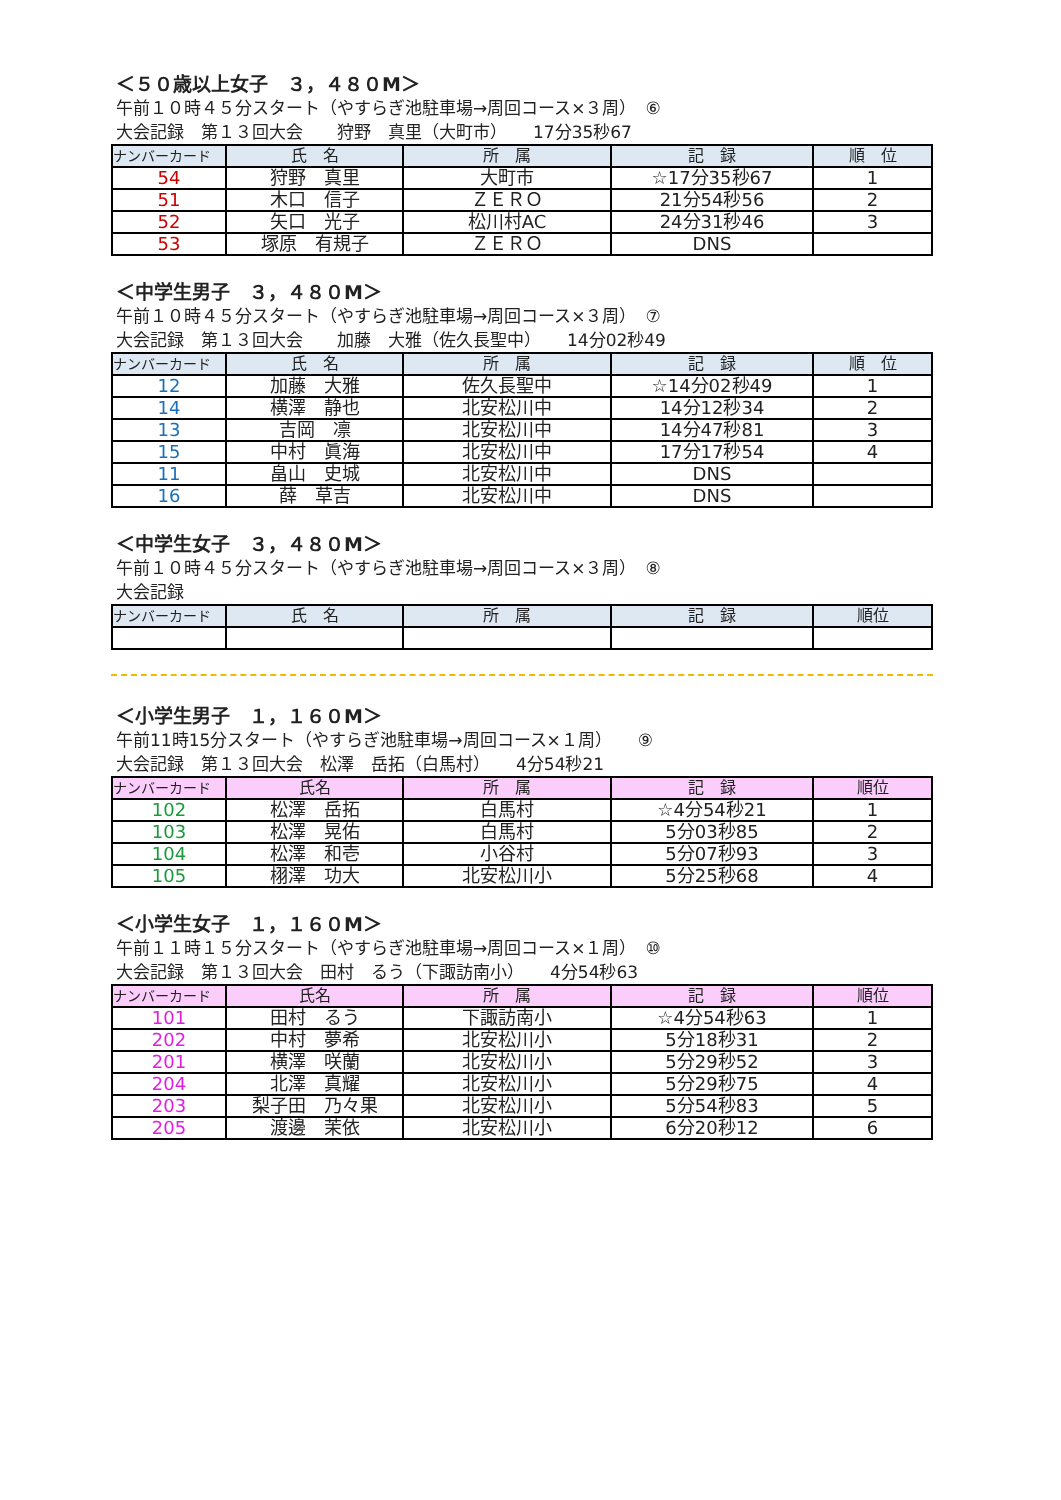＜５０歳以上女子　３，４８０M＞
午前１０時４５分スタート（やすらぎ池駐車場→周回コース×３周）　⑥
大会記録　第１３回大会　　狩野　真里（大町市）　　17分35秒67
| ナンバーカード | 氏 名 | 所 属 | 記 録 | 順 位 |
| --- | --- | --- | --- | --- |
| 54 | 狩野 真里 | 大町市 | ☆17分35秒67 | 1 |
| 51 | 木口 信子 | ＺＥＲＯ | 21分54秒56 | 2 |
| 52 | 矢口 光子 | 松川村AC | 24分31秒46 | 3 |
| 53 | 塚原 有規子 | ＺＥＲＯ | DNS | |
＜中学生男子　３，４８０M＞
午前１０時４５分スタート（やすらぎ池駐車場→周回コース×３周）　⑦
大会記録　第１３回大会　　加藤　大雅（佐久長聖中）　　14分02秒49
| ナンバーカード | 氏 名 | 所 属 | 記 録 | 順 位 |
| --- | --- | --- | --- | --- |
| 12 | 加藤 大雅 | 佐久長聖中 | ☆14分02秒49 | 1 |
| 14 | 横澤 静也 | 北安松川中 | 14分12秒34 | 2 |
| 13 | 吉岡 凛 | 北安松川中 | 14分47秒81 | 3 |
| 15 | 中村 眞海 | 北安松川中 | 17分17秒54 | 4 |
| 11 | 畠山 史城 | 北安松川中 | DNS | |
| 16 | 薛 草吉 | 北安松川中 | DNS | |
＜中学生女子　３，４８０M＞
午前１０時４５分スタート（やすらぎ池駐車場→周回コース×３周）　⑧
大会記録
| ナンバーカード | 氏 名 | 所 属 | 記 録 | 順位 |
| --- | --- | --- | --- | --- |
＜小学生男子　１，１６０M＞
午前11時15分スタート（やすらぎ池駐車場→周回コース×１周）　　⑨
大会記録　第１３回大会　松澤　岳拓（白馬村）　　4分54秒21
| ナンバーカード | 氏名 | 所 属 | 記 録 | 順位 |
| --- | --- | --- | --- | --- |
| 102 | 松澤 岳拓 | 白馬村 | ☆4分54秒21 | 1 |
| 103 | 松澤 晃佑 | 白馬村 | 5分03秒85 | 2 |
| 104 | 松澤 和壱 | 小谷村 | 5分07秒93 | 3 |
| 105 | 栩澤 功大 | 北安松川小 | 5分25秒68 | 4 |
＜小学生女子　１，１６０M＞
午前１１時１５分スタート（やすらぎ池駐車場→周回コース×１周）　⑩
大会記録　第１３回大会　田村　るう（下諏訪南小）　　4分54秒63
| ナンバーカード | 氏名 | 所 属 | 記 録 | 順位 |
| --- | --- | --- | --- | --- |
| 101 | 田村 るう | 下諏訪南小 | ☆4分54秒63 | 1 |
| 202 | 中村 夢希 | 北安松川小 | 5分18秒31 | 2 |
| 201 | 横澤 咲蘭 | 北安松川小 | 5分29秒52 | 3 |
| 204 | 北澤 真耀 | 北安松川小 | 5分29秒75 | 4 |
| 203 | 梨子田 乃々果 | 北安松川小 | 5分54秒83 | 5 |
| 205 | 渡邊 茉依 | 北安松川小 | 6分20秒12 | 6 |